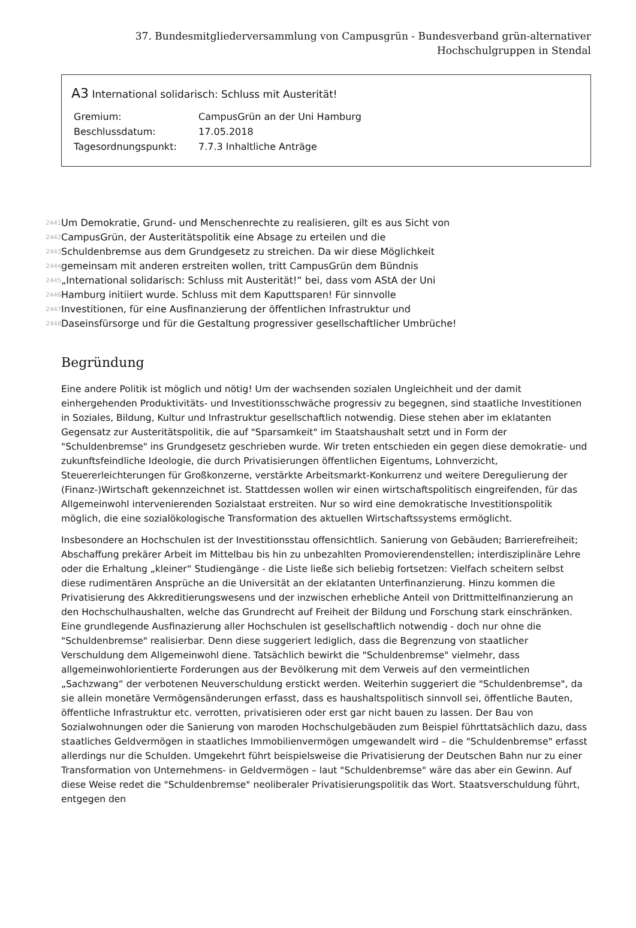37. Bundesmitgliederversammlung von Campusgrün - Bundesverband grün-alternativer Hochschulgruppen in Stendal
A3 International solidarisch: Schluss mit Austerität!
| Gremium: | CampusGrün an der Uni Hamburg |
| Beschlussdatum: | 17.05.2018 |
| Tagesordnungspunkt: | 7.7.3 Inhaltliche Anträge |
2441 Um Demokratie, Grund- und Menschenrechte zu realisieren, gilt es aus Sicht von
2442 CampusGrün, der Austeritätspolitik eine Absage zu erteilen und die
2443 Schuldenbremse aus dem Grundgesetz zu streichen. Da wir diese Möglichkeit
2444 gemeinsam mit anderen erstreiten wollen, tritt CampusGrün dem Bündnis
2445 „International solidarisch: Schluss mit Austerität!“ bei, dass vom AStA der Uni
2446 Hamburg initiiert wurde. Schluss mit dem Kaputtsparen! Für sinnvolle
2447 Investitionen, für eine Ausfinanzierung der öffentlichen Infrastruktur und
2448 Daseinsfürsorge und für die Gestaltung progressiver gesellschaftlicher Umbrüche!
Begründung
Eine andere Politik ist möglich und nötig! Um der wachsenden sozialen Ungleichheit und der damit einhergehenden Produktivitäts- und Investitionsschwäche progressiv zu begegnen, sind staatliche Investitionen in Soziales, Bildung, Kultur und Infrastruktur gesellschaftlich notwendig. Diese stehen aber im eklatanten Gegensatz zur Austeritätspolitik, die auf "Sparsamkeit" im Staatshaushalt setzt und in Form der "Schuldenbremse" ins Grundgesetz geschrieben wurde. Wir treten entschieden ein gegen diese demokratie- und zukunftsfeindliche Ideologie, die durch Privatisierungen öffentlichen Eigentums, Lohnverzicht, Steuererleichterungen für Großkonzerne, verstärkte Arbeitsmarkt-Konkurrenz und weitere Deregulierung der (Finanz-)Wirtschaft gekennzeichnet ist. Stattdessen wollen wir einen wirtschaftspolitisch eingreifenden, für das Allgemeinwohl intervenierenden Sozialstaat erstreiten. Nur so wird eine demokratische Investitionspolitik möglich, die eine sozialökologische Transformation des aktuellen Wirtschaftssystems ermöglicht.
Insbesondere an Hochschulen ist der Investitionsstau offensichtlich. Sanierung von Gebäuden; Barrierefreiheit; Abschaffung prekärer Arbeit im Mittelbau bis hin zu unbezahlten Promovierendenstellen; interdisziplinäre Lehre oder die Erhaltung „kleiner“ Studiengänge - die Liste ließe sich beliebig fortsetzen: Vielfach scheitern selbst diese rudimentären Ansprüche an die Universität an der eklatanten Unterfinanzierung. Hinzu kommen die Privatisierung des Akkreditierungswesens und der inzwischen erhebliche Anteil von Drittmittelfinanzierung an den Hochschulhaushalten, welche das Grundrecht auf Freiheit der Bildung und Forschung stark einschränken. Eine grundlegende Ausfinazierung aller Hochschulen ist gesellschaftlich notwendig - doch nur ohne die "Schuldenbremse" realisierbar. Denn diese suggeriert lediglich, dass die Begrenzung von staatlicher Verschuldung dem Allgemeinwohl diene. Tatsächlich bewirkt die "Schuldenbremse" vielmehr, dass allgemeinwohlorientierte Forderungen aus der Bevölkerung mit dem Verweis auf den vermeintlichen „Sachzwang“ der verbotenen Neuverschuldung erstickt werden. Weiterhin suggeriert die "Schuldenbremse", da sie allein monetäre Vermögensänderungen erfasst, dass es haushaltspolitisch sinnvoll sei, öffentliche Bauten, öffentliche Infrastruktur etc. verrotten, privatisieren oder erst gar nicht bauen zu lassen. Der Bau von Sozialwohnungen oder die Sanierung von maroden Hochschulgebäuden zum Beispiel führttatsächlich dazu, dass staatliches Geldvermögen in staatliches Immobilienvermögen umgewandelt wird – die "Schuldenbremse" erfasst allerdings nur die Schulden. Umgekehrt führt beispielsweise die Privatisierung der Deutschen Bahn nur zu einer Transformation von Unternehmens- in Geldvermögen – laut "Schuldenbremse" wäre das aber ein Gewinn. Auf diese Weise redet die "Schuldenbremse" neoliberaler Privatisierungspolitik das Wort. Staatsverschuldung führt, entgegen den